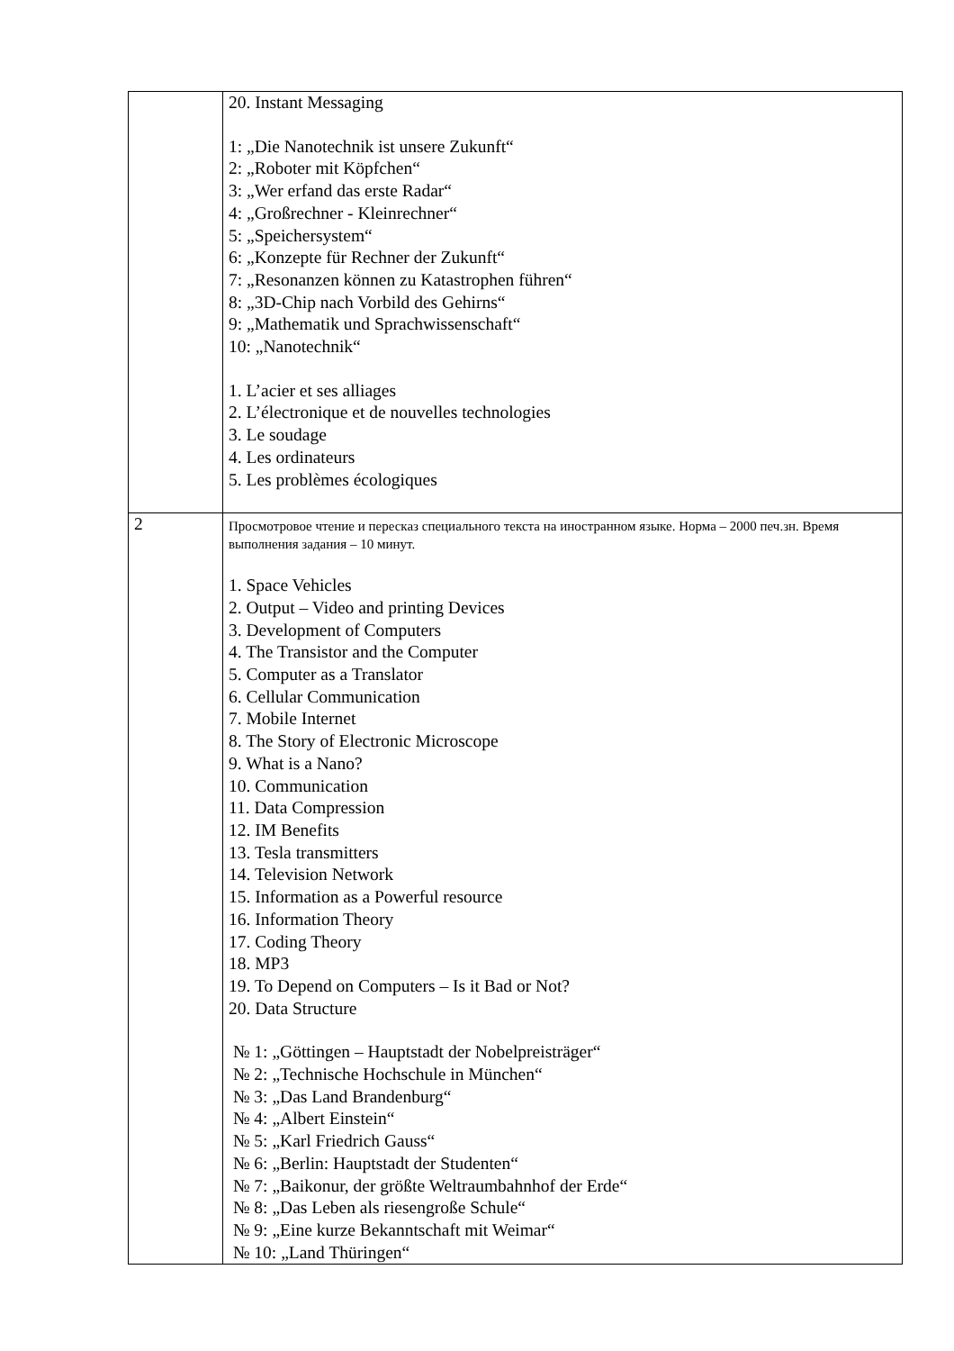| | 20. Instant Messaging 1: „Die Nanotechnik ist unsere Zukunft“ 2: „Roboter mit Köpfchen“ 3: „Wer erfand das erste Radar“ 4: „Großrechner - Kleinrechner“ 5: „Speichersystem“ 6: „Konzepte für Rechner der Zukunft“ 7: „Resonanzen können zu Katastrophen führen“ 8: „3D-Chip nach Vorbild des Gehirns“ 9: „Mathematik und Sprachwissenschaft“ 10: „Nanotechnik“ 1. L’acier et ses alliages 2. L’électronique et de nouvelles technologies 3. Le soudage 4. Les ordinateurs 5. Les problèmes écologiques |
| 2 | Просмотровое чтение и пересказ специального текста на иностранном языке. Норма – 2000 печ.зн. Время выполнения задания – 10 минут. 1. Space Vehicles 2. Output – Video and printing Devices 3. Development of Computers 4. The Transistor and the Computer 5. Computer as a Translator 6. Cellular Communication 7. Mobile Internet 8. The Story of Electronic Microscope 9. What is a Nano? 10. Communication 11. Data Compression 12. IM Benefits 13. Tesla transmitters 14. Television Network 15. Information as a Powerful resource 16. Information Theory 17. Coding Theory 18. MP3 19. To Depend on Computers – Is it Bad or Not? 20. Data Structure № 1: „Göttingen – Hauptstadt der Nobelpreisträger“ № 2: „Technische Hochschule in München“ № 3: „Das Land Brandenburg“ № 4: „Albert Einstein“ № 5: „Karl Friedrich Gauss“ № 6: „Berlin: Hauptstadt der Studenten“ № 7: „Baikonur, der größte Weltraumbahnhof der Erde“ № 8: „Das Leben als riesengroße Schule“ № 9: „Eine kurze Bekanntschaft mit Weimar“ № 10: „Land Thüringen“ |